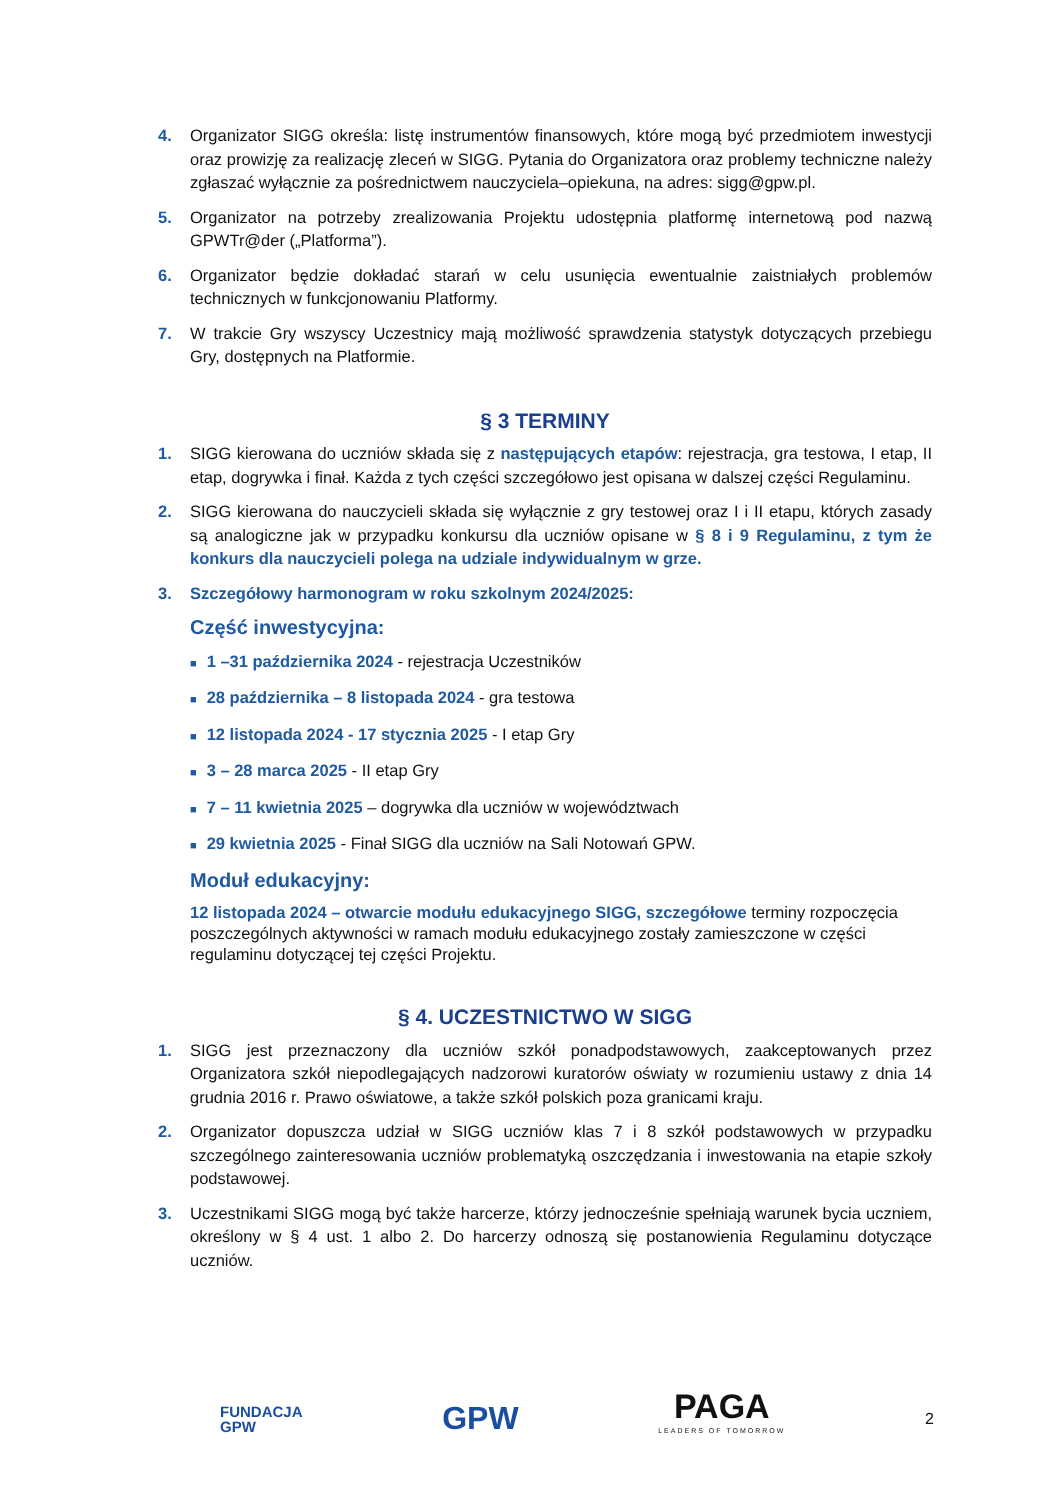4. Organizator SIGG określa: listę instrumentów finansowych, które mogą być przedmiotem inwestycji oraz prowizję za realizację zleceń w SIGG. Pytania do Organizatora oraz problemy techniczne należy zgłaszać wyłącznie za pośrednictwem nauczyciela–opiekuna, na adres: sigg@gpw.pl.
5. Organizator na potrzeby zrealizowania Projektu udostępnia platformę internetową pod nazwą GPWTr@der („Platforma”).
6. Organizator będzie dokładać starań w celu usunięcia ewentualnie zaistniałych problemów technicznych w funkcjonowaniu Platformy.
7. W trakcie Gry wszyscy Uczestnicy mają możliwość sprawdzenia statystyk dotyczących przebiegu Gry, dostępnych na Platformie.
§ 3 TERMINY
1. SIGG kierowana do uczniów składa się z następujących etapów: rejestracja, gra testowa, I etap, II etap, dogrywka i finał. Każda z tych części szczegółowo jest opisana w dalszej części Regulaminu.
2. SIGG kierowana do nauczycieli składa się wyłącznie z gry testowej oraz I i II etapu, których zasady są analogiczne jak w przypadku konkursu dla uczniów opisane w § 8 i 9 Regulaminu, z tym że konkurs dla nauczycieli polega na udziale indywidualnym w grze.
3. Szczegółowy harmonogram w roku szkolnym 2024/2025:
Część inwestycyjna:
■ 1 –31 października 2024 - rejestracja Uczestników
■ 28 października – 8 listopada 2024 - gra testowa
■ 12 listopada 2024 - 17 stycznia 2025 - I etap Gry
■ 3 – 28 marca 2025 - II etap Gry
■ 7 – 11 kwietnia 2025 – dogrywka dla uczniów w województwach
■ 29 kwietnia 2025 - Finał SIGG dla uczniów na Sali Notowań GPW.
Moduł edukacyjny:
12 listopada 2024 – otwarcie modułu edukacyjnego SIGG, szczegółowe terminy rozpoczęcia poszczególnych aktywności w ramach modułu edukacyjnego zostały zamieszczone w części regulaminu dotyczącej tej części Projektu.
§ 4. UCZESTNICTWO W SIGG
1. SIGG jest przeznaczony dla uczniów szkół ponadpodstawowych, zaakceptowanych przez Organizatora szkół niepodlegających nadzorowi kuratorów oświaty w rozumieniu ustawy z dnia 14 grudnia 2016 r. Prawo oświatowe, a także szkół polskich poza granicami kraju.
2. Organizator dopuszcza udział w SIGG uczniów klas 7 i 8 szkół podstawowych w przypadku szczególnego zainteresowania uczniów problematyką oszczędzania i inwestowania na etapie szkoły podstawowej.
3. Uczestnikami SIGG mogą być także harcerze, którzy jednocześnie spełniają warunek bycia uczniem, określony w § 4 ust. 1 albo 2. Do harcerzy odnoszą się postanowienia Regulaminu dotyczące uczniów.
FUNDACJA
GPW
GPW
PAGA
LEADERS OF TOMORROW
2